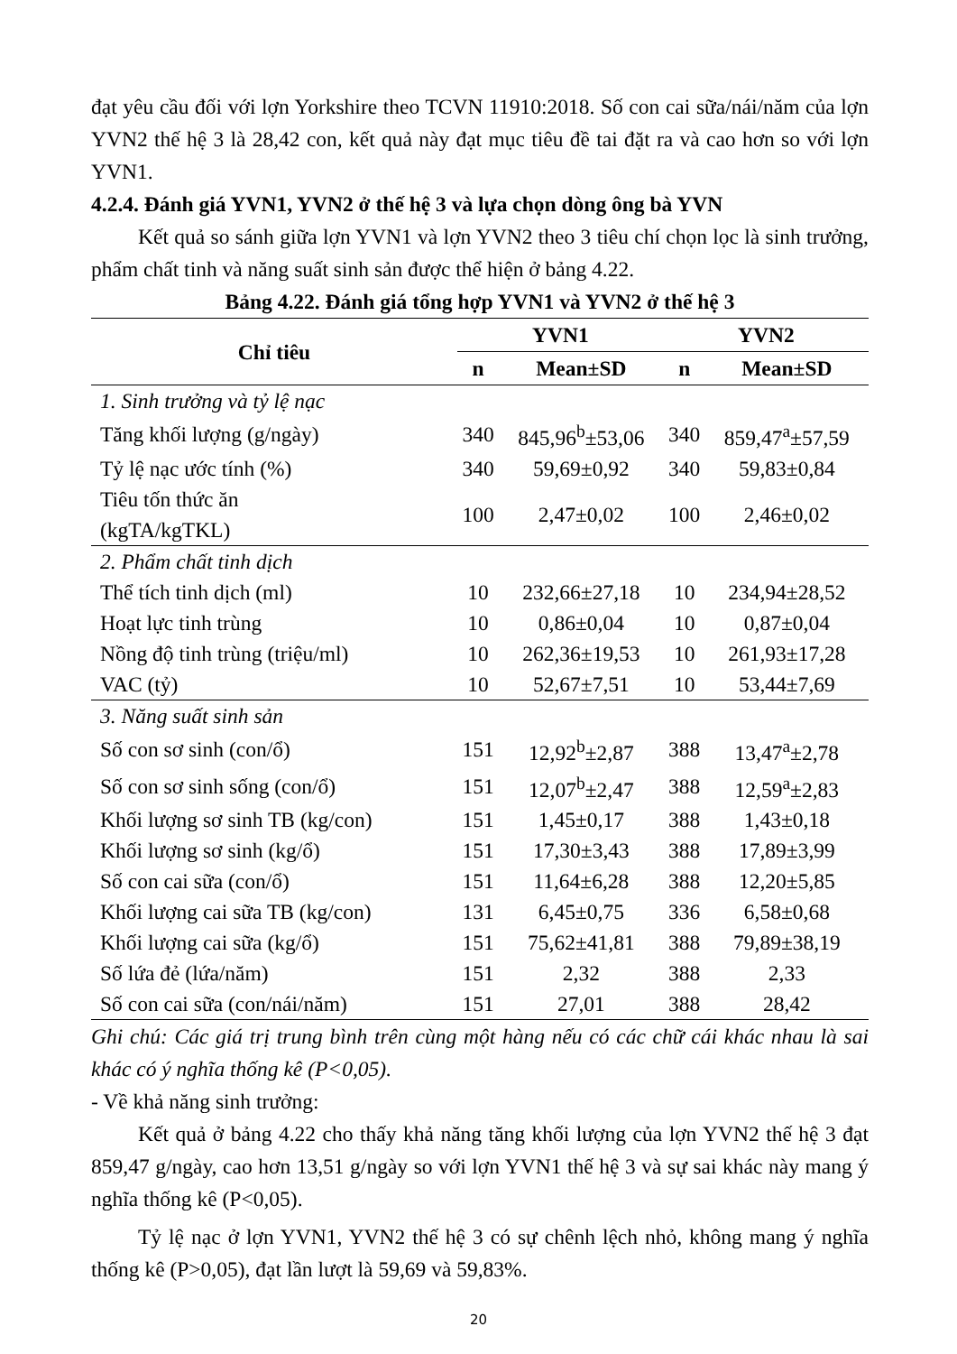đạt yêu cầu đối với lợn Yorkshire theo TCVN 11910:2018. Số con cai sữa/nái/năm của lợn YVN2 thế hệ 3 là 28,42 con, kết quả này đạt mục tiêu đề tai đặt ra và cao hơn so với lợn YVN1.
4.2.4. Đánh giá YVN1, YVN2 ở thế hệ 3 và lựa chọn dòng ông bà YVN
Kết quả so sánh giữa lợn YVN1 và lợn YVN2 theo 3 tiêu chí chọn lọc là sinh trưởng, phẩm chất tinh và năng suất sinh sản được thể hiện ở bảng 4.22.
Bảng 4.22. Đánh giá tổng hợp YVN1 và YVN2 ở thế hệ 3
| Chỉ tiêu | YVN1 | | YVN2 | |
| --- | --- | --- | --- | --- |
| | n | Mean±SD | n | Mean±SD |
| 1. Sinh trưởng và tỷ lệ nạc | | | | |
| Tăng khối lượng (g/ngày) | 340 | 845,96<sup>b</sup>±53,06 | 340 | 859,47<sup>a</sup>±57,59 |
| Tỷ lệ nạc ước tính (%) | 340 | 59,69±0,92 | 340 | 59,83±0,84 |
| Tiêu tốn thức ăn (kgTA/kgTKL) | 100 | 2,47±0,02 | 100 | 2,46±0,02 |
| 2. Phẩm chất tinh dịch | | | | |
| Thể tích tinh dịch (ml) | 10 | 232,66±27,18 | 10 | 234,94±28,52 |
| Hoạt lực tinh trùng | 10 | 0,86±0,04 | 10 | 0,87±0,04 |
| Nồng độ tinh trùng (triệu/ml) | 10 | 262,36±19,53 | 10 | 261,93±17,28 |
| VAC (tỷ) | 10 | 52,67±7,51 | 10 | 53,44±7,69 |
| 3. Năng suất sinh sản | | | | |
| Số con sơ sinh (con/ổ) | 151 | 12,92<sup>b</sup>±2,87 | 388 | 13,47<sup>a</sup>±2,78 |
| Số con sơ sinh sống (con/ổ) | 151 | 12,07<sup>b</sup>±2,47 | 388 | 12,59<sup>a</sup>±2,83 |
| Khối lượng sơ sinh TB (kg/con) | 151 | 1,45±0,17 | 388 | 1,43±0,18 |
| Khối lượng sơ sinh (kg/ổ) | 151 | 17,30±3,43 | 388 | 17,89±3,99 |
| Số con cai sữa (con/ổ) | 151 | 11,64±6,28 | 388 | 12,20±5,85 |
| Khối lượng cai sữa TB (kg/con) | 131 | 6,45±0,75 | 336 | 6,58±0,68 |
| Khối lượng cai sữa (kg/ổ) | 151 | 75,62±41,81 | 388 | 79,89±38,19 |
| Số lứa đẻ (lứa/năm) | 151 | 2,32 | 388 | 2,33 |
| Số con cai sữa (con/nái/năm) | 151 | 27,01 | 388 | 28,42 |
Ghi chú: Các giá trị trung bình trên cùng một hàng nếu có các chữ cái khác nhau là sai khác có ý nghĩa thống kê (P<0,05).
- Về khả năng sinh trưởng:
Kết quả ở bảng 4.22 cho thấy khả năng tăng khối lượng của lợn YVN2 thế hệ 3 đạt 859,47 g/ngày, cao hơn 13,51 g/ngày so với lợn YVN1 thế hệ 3 và sự sai khác này mang ý nghĩa thống kê (P<0,05).
Tỷ lệ nạc ở lợn YVN1, YVN2 thế hệ 3 có sự chênh lệch nhỏ, không mang ý nghĩa thống kê (P>0,05), đạt lần lượt là 59,69 và 59,83%.
20